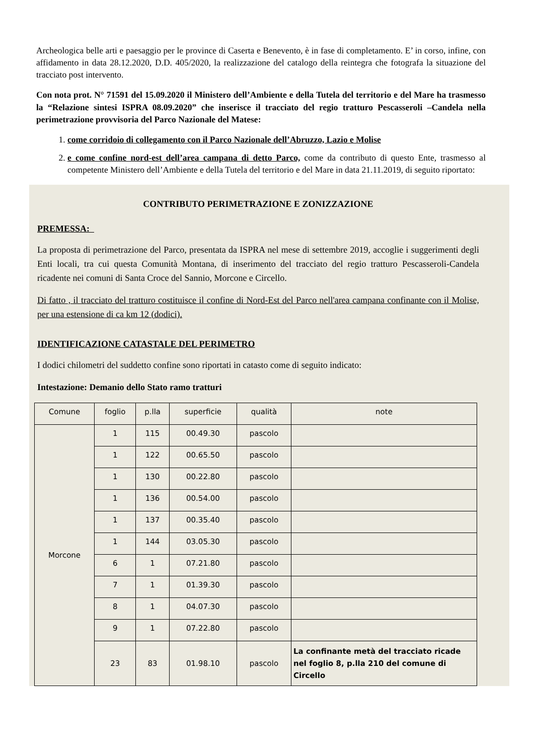Archeologica belle arti e paesaggio per le province di Caserta e Benevento, è in fase di completamento. E’ in corso, infine, con affidamento in data 28.12.2020, D.D. 405/2020, la realizzazione del catalogo della reintegra che fotografa la situazione del tracciato post intervento.
Con nota prot. N° 71591 del 15.09.2020 il Ministero dell’Ambiente e della Tutela del territorio e del Mare ha trasmesso la “Relazione sintesi ISPRA 08.09.2020” che inserisce il tracciato del regio tratturo Pescasseroli –Candela nella perimetrazione provvisoria del Parco Nazionale del Matese:
1. come corridoio di collegamento con il Parco Nazionale dell’Abruzzo, Lazio e Molise
2. e come confine nord-est dell’area campana di detto Parco, come da contributo di questo Ente, trasmesso al competente Ministero dell’Ambiente e della Tutela del territorio e del Mare in data 21.11.2019, di seguito riportato:
CONTRIBUTO PERIMETRAZIONE E ZONIZZAZIONE
PREMESSA:
La proposta di perimetrazione del Parco, presentata da ISPRA nel mese di settembre 2019, accoglie i suggerimenti degli Enti locali, tra cui questa Comunità Montana, di inserimento del tracciato del regio tratturo Pescasseroli-Candela ricadente nei comuni di Santa Croce del Sannio, Morcone e Circello.
Di fatto , il tracciato del tratturo costituisce il confine di Nord-Est del Parco nell'area campana confinante con il Molise, per una estensione di ca km 12 (dodici).
IDENTIFICAZIONE CATASTALE DEL PERIMETRO
I dodici chilometri del suddetto confine sono riportati in catasto come di seguito indicato:
Intestazione: Demanio dello Stato ramo tratturi
| Comune | foglio | p.lla | superficie | qualità | note |
| --- | --- | --- | --- | --- | --- |
| Morcone | 1 | 115 | 00.49.30 | pascolo | |
| | 1 | 122 | 00.65.50 | pascolo | |
| | 1 | 130 | 00.22.80 | pascolo | |
| | 1 | 136 | 00.54.00 | pascolo | |
| | 1 | 137 | 00.35.40 | pascolo | |
| | 1 | 144 | 03.05.30 | pascolo | |
| | 6 | 1 | 07.21.80 | pascolo | |
| | 7 | 1 | 01.39.30 | pascolo | |
| | 8 | 1 | 04.07.30 | pascolo | |
| | 9 | 1 | 07.22.80 | pascolo | |
| | 23 | 83 | 01.98.10 | pascolo | La confinante metà del tracciato ricade nel foglio 8, p.lla 210 del comune di Circello |